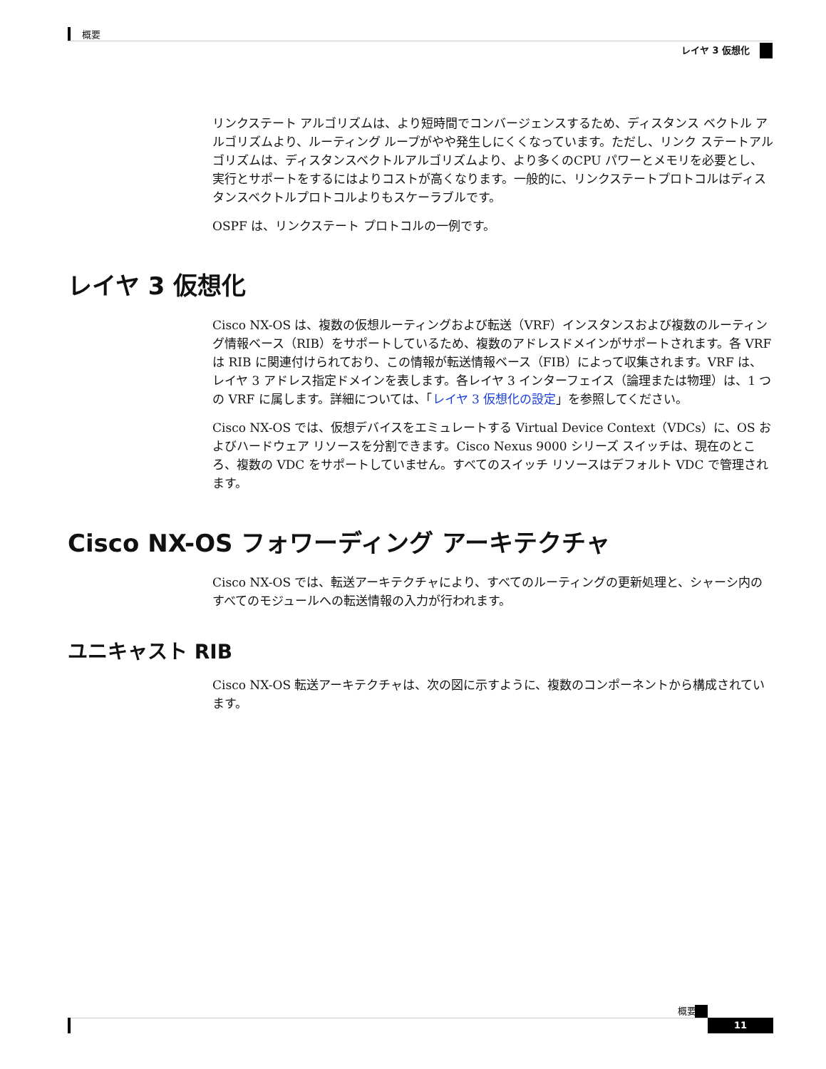概要
レイヤ 3 仮想化
リンクステート アルゴリズムは、より短時間でコンバージェンスするため、ディスタンス ベクトル アルゴリズムより、ルーティング ループがやや発生しにくくなっています。ただし、リンク ステートアルゴリズムは、ディスタンスベクトルアルゴリズムより、より多くのCPU パワーとメモリを必要とし、実行とサポートをするにはよりコストが高くなります。一般的に、リンクステートプロトコルはディスタンスベクトルプロトコルよりもスケーラブルです。
OSPF は、リンクステート プロトコルの一例です。
レイヤ 3 仮想化
Cisco NX-OS は、複数の仮想ルーティングおよび転送（VRF）インスタンスおよび複数のルーティング情報ベース（RIB）をサポートしているため、複数のアドレスドメインがサポートされます。各 VRF は RIB に関連付けられており、この情報が転送情報ベース（FIB）によって収集されます。VRF は、レイヤ 3 アドレス指定ドメインを表します。各レイヤ 3 インターフェイス（論理または物理）は、1 つの VRF に属します。詳細については、「レイヤ 3 仮想化の設定」を参照してください。
Cisco NX-OS では、仮想デバイスをエミュレートする Virtual Device Context（VDCs）に、OS およびハードウェア リソースを分割できます。Cisco Nexus 9000 シリーズ スイッチは、現在のところ、複数の VDC をサポートしていません。すべてのスイッチ リソースはデフォルト VDC で管理されます。
Cisco NX-OS フォワーディング アーキテクチャ
Cisco NX-OS では、転送アーキテクチャにより、すべてのルーティングの更新処理と、シャーシ内のすべてのモジュールへの転送情報の入力が行われます。
ユニキャスト RIB
Cisco NX-OS 転送アーキテクチャは、次の図に示すように、複数のコンポーネントから構成されています。
概要
11